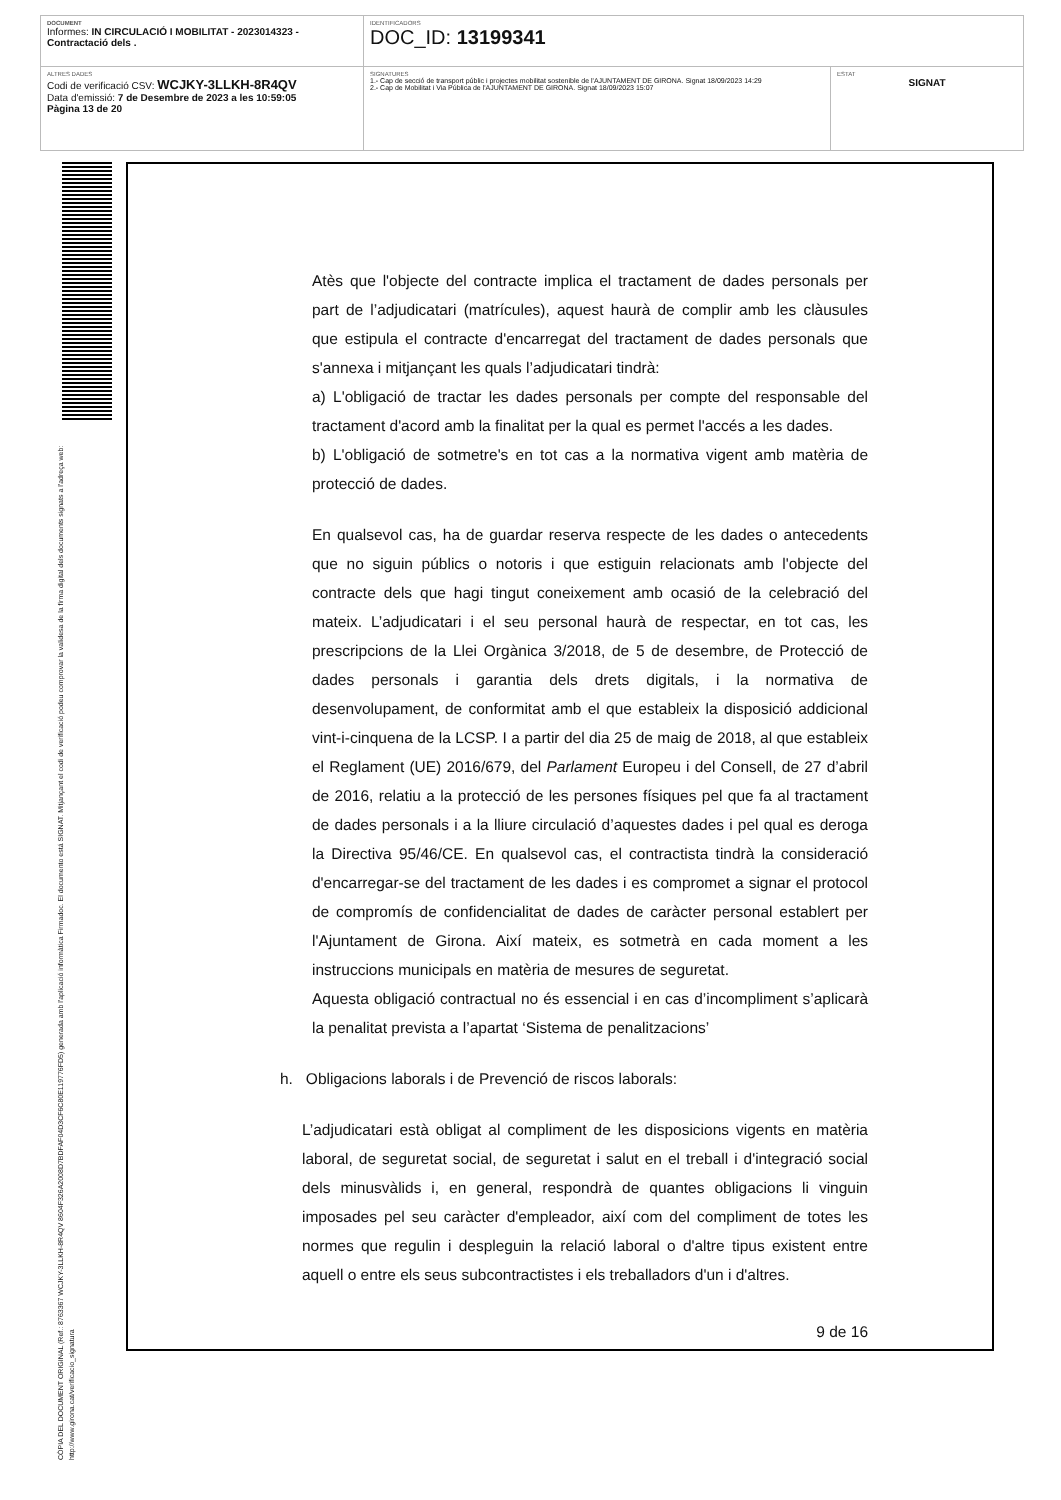| DOCUMENT Informes: IN CIRCULACIÓ I MOBILITAT - 2023014323 - Contractació dels . | IDENTIFICADORS DOC_ID: 13199341 | |
| ALTRES DADES Codi de verificació CSV: WCJKY-3LLKH-8R4QV Data d'emissió: 7 de Desembre de 2023 a les 10:59:05 Pàgina 13 de 20 | SIGNATURES 1.- Cap de secció de transport públic i projectes mobilitat sostenible de l'AJUNTAMENT DE GIRONA. Signat 18/09/2023 14:29 2.- Cap de Mobilitat i Via Pública de l'AJUNTAMENT DE GIRONA. Signat 18/09/2023 15:07 | ESTAT SIGNAT |
CÒPIA DEL DOCUMENT ORIGINAL (Ref.: 8763367 WCJKY-3LLKH-8R4QV 8604F326A2008D7BDFAF04D3CF6C80E119776FD5) generada amb l'aplicació informàtica Firmadoc. El documento está SIGNAT. Mitjançant el codi de verificació podeu comprovar la validesa de la firma digital dels documents signats a l'adreça web: http://www.girona.cat/verificacio_signatura
Atès que l'objecte del contracte implica el tractament de dades personals per part de l’adjudicatari (matrícules), aquest haurà de complir amb les clàusules que estipula el contracte d'encarregat del tractament de dades personals que s'annexa i mitjançant les quals l’adjudicatari tindrà:
a) L'obligació de tractar les dades personals per compte del responsable del tractament d'acord amb la finalitat per la qual es permet l'accés a les dades.
b) L'obligació de sotmetre's en tot cas a la normativa vigent amb matèria de protecció de dades.
En qualsevol cas, ha de guardar reserva respecte de les dades o antecedents que no siguin públics o notoris i que estiguin relacionats amb l'objecte del contracte dels que hagi tingut coneixement amb ocasió de la celebració del mateix. L’adjudicatari i el seu personal haurà de respectar, en tot cas, les prescripcions de la Llei Orgànica 3/2018, de 5 de desembre, de Protecció de dades personals i garantia dels drets digitals, i la normativa de desenvolupament, de conformitat amb el que estableix la disposició addicional vint-i-cinquena de la LCSP. I a partir del dia 25 de maig de 2018, al que estableix el Reglament (UE) 2016/679, del Parlament Europeu i del Consell, de 27 d’abril de 2016, relatiu a la protecció de les persones físiques pel que fa al tractament de dades personals i a la lliure circulació d’aquestes dades i pel qual es deroga la Directiva 95/46/CE. En qualsevol cas, el contractista tindrà la consideració d'encarregar-se del tractament de les dades i es compromet a signar el protocol de compromís de confidencialitat de dades de caràcter personal establert per l'Ajuntament de Girona. Així mateix, es sotmetrà en cada moment a les instruccions municipals en matèria de mesures de seguretat.
Aquesta obligació contractual no és essencial i en cas d’incompliment s’aplicarà la penalitat prevista a l’apartat ‘Sistema de penalitzacions’
h. Obligacions laborals i de Prevenció de riscos laborals:
L’adjudicatari està obligat al compliment de les disposicions vigents en matèria laboral, de seguretat social, de seguretat i salut en el treball i d'integració social dels minusvàlids i, en general, respondrà de quantes obligacions li vinguin imposades pel seu caràcter d'empleador, així com del compliment de totes les normes que regulin i despleguin la relació laboral o d'altre tipus existent entre aquell o entre els seus subcontractistes i els treballadors d'un i d'altres.
9 de 16